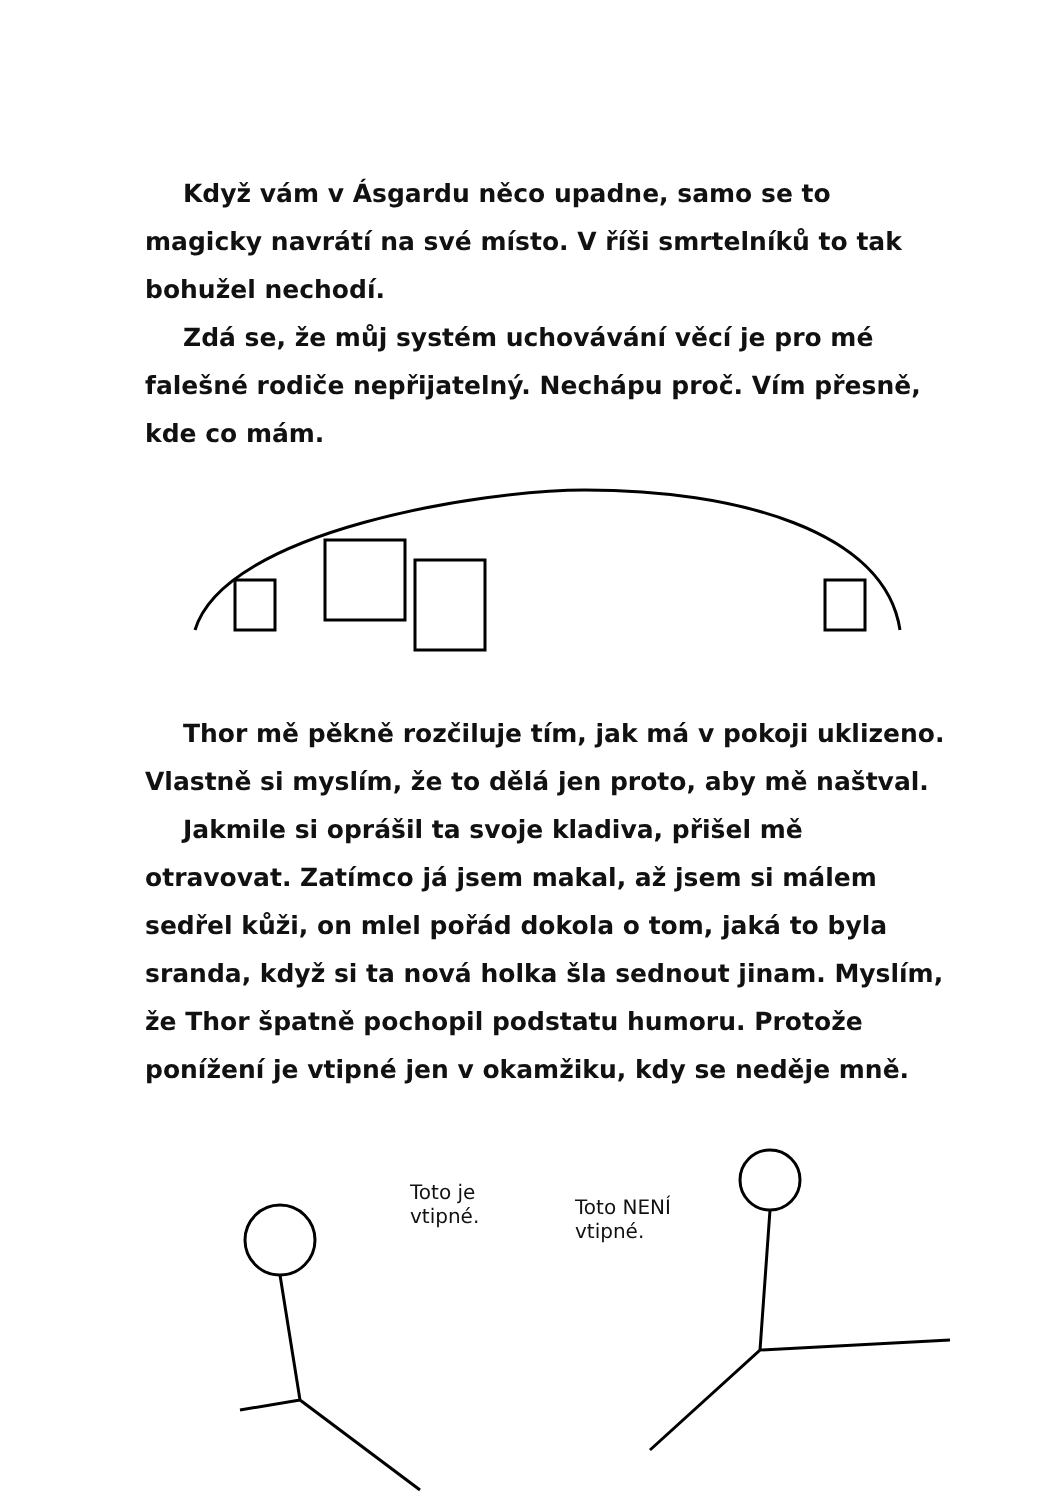Když vám v Ásgardu něco upadne, samo se to magicky navrátí na své místo. V říši smrtelníků to tak bohužel nechodí.
Zdá se, že můj systém uchovávání věcí je pro mé falešné rodiče nepřijatelný. Nechápu proč. Vím přesně, kde co mám.
Thor mě pěkně rozčiluje tím, jak má v pokoji uklizeno. Vlastně si myslím, že to dělá jen proto, aby mě naštval.
Jakmile si oprášil ta svoje kladiva, přišel mě otravovat. Zatímco já jsem makal, až jsem si málem sedřel kůži, on mlel pořád dokola o tom, jaká to byla sranda, když si ta nová holka šla sednout jinam. Myslím, že Thor špatně pochopil podstatu humoru. Protože ponížení je vtipné jen v okamžiku, kdy se neděje mně.
Toto je
vtipné.
Toto NENÍ
vtipné.